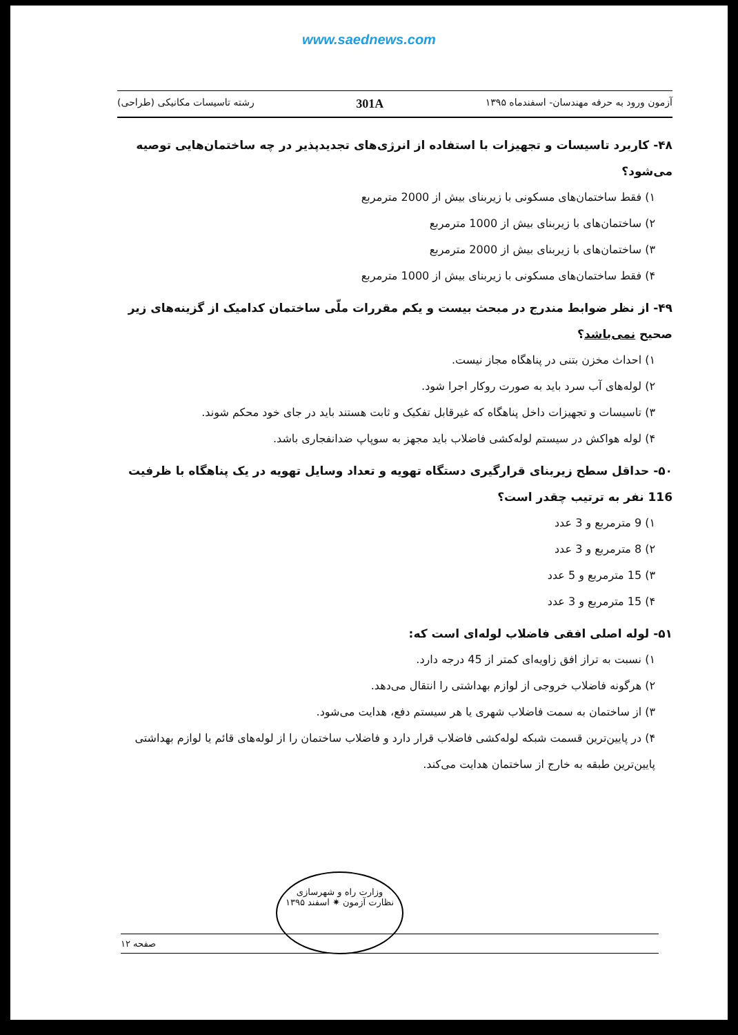www.saednews.com
آزمون ورود به حرفه مهندسان- اسفندماه ۱۳۹۵ 301A رشته تاسیسات مکانیکی (طراحی)
۴۸- کاربرد تاسیسات و تجهیزات با استفاده از انرژی‌های تجدیدپذیر در چه ساختمان‌هایی توصیه می‌شود؟
۱) فقط ساختمان‌های مسکونی با زیربنای بیش از 2000 مترمربع
۲) ساختمان‌های با زیربنای بیش از 1000 مترمربع
۳) ساختمان‌های با زیربنای بیش از 2000 مترمربع
۴) فقط ساختمان‌های مسکونی با زیربنای بیش از 1000 مترمربع
۴۹- از نظر ضوابط مندرج در مبحث بیست و یکم مقررات ملّی ساختمان کدامیک از گزینه‌های زیر صحیح نمی‌باشد؟
۱) احداث مخزن بتنی در پناهگاه مجاز نیست.
۲) لوله‌های آب سرد باید به صورت روکار اجرا شود.
۳) تاسیسات و تجهیزات داخل پناهگاه که غیرقابل تفکیک و ثابت هستند باید در جای خود محکم شوند.
۴) لوله هواکش در سیستم لوله‌کشی فاضلاب باید مجهز به سوپاپ ضدانفجاری باشد.
۵۰- حداقل سطح زیربنای قرارگیری دستگاه تهویه و تعداد وسایل تهویه در یک پناهگاه با ظرفیت 116 نفر به ترتیب چقدر است؟
۱) 9 مترمربع و 3 عدد
۲) 8 مترمربع و 3 عدد
۳) 15 مترمربع و 5 عدد
۴) 15 مترمربع و 3 عدد
۵۱- لوله اصلی افقی فاضلاب لوله‌ای است که:
۱) نسبت به تراز افق زاویه‌ای کمتر از 45 درجه دارد.
۲) هرگونه فاضلاب خروجی از لوازم بهداشتی را انتقال می‌دهد.
۳) از ساختمان به سمت فاضلاب شهری یا هر سیستم دفع، هدایت می‌شود.
۴) در پایین‌ترین قسمت شبکه لوله‌کشی فاضلاب قرار دارد و فاضلاب ساختمان را از لوله‌های قائم یا لوازم بهداشتی پایین‌ترین طبقه به خارج از ساختمان هدایت می‌کند.
وزارت راه و شهرسازی
نظارت آزمون ✷ اسفند ۱۳۹۵
صفحه ۱۲